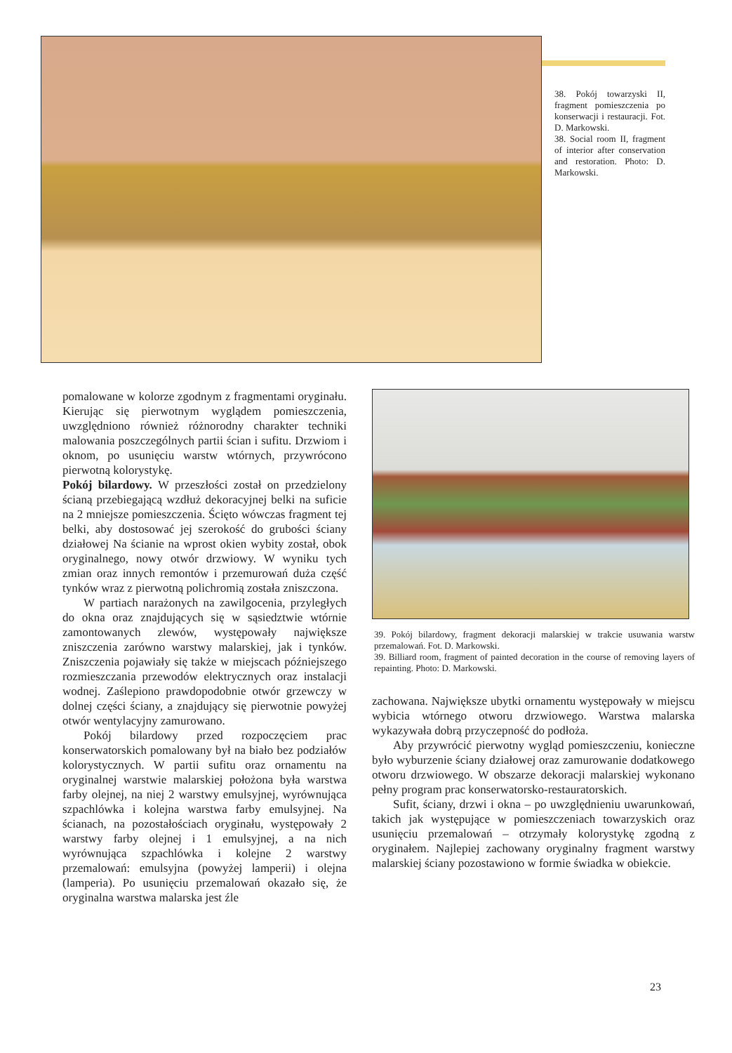38. Pokój towarzyski II, fragment pomieszczenia po konserwacji i restauracji. Fot. D. Markowski.
38. Social room II, fragment of interior after conservation and restoration. Photo: D. Markowski.
pomalowane w kolorze zgodnym z fragmentami oryginału. Kierując się pierwotnym wyglądem pomieszczenia, uwzględniono również różnorodny charakter techniki malowania poszczególnych partii ścian i sufitu. Drzwiom i oknom, po usunięciu warstw wtórnych, przywrócono pierwotną kolorystykę.
Pokój bilardowy. W przeszłości został on przedzielony ścianą przebiegającą wzdłuż dekoracyjnej belki na suficie na 2 mniejsze pomieszczenia. Ścięto wówczas fragment tej belki, aby dostosować jej szerokość do grubości ściany działowej Na ścianie na wprost okien wybity został, obok oryginalnego, nowy otwór drzwiowy. W wyniku tych zmian oraz innych remontów i przemurowań duża część tynków wraz z pierwotną polichromią została zniszczona.
W partiach narażonych na zawilgocenia, przyległych do okna oraz znajdujących się w sąsiedztwie wtórnie zamontowanych zlewów, występowały największe zniszczenia zarówno warstwy malarskiej, jak i tynków. Zniszczenia pojawiały się także w miejscach późniejszego rozmieszczania przewodów elektrycznych oraz instalacji wodnej. Zaślepiono prawdopodobnie otwór grzewczy w dolnej części ściany, a znajdujący się pierwotnie powyżej otwór wentylacyjny zamurowano.
Pokój bilardowy przed rozpoczęciem prac konserwatorskich pomalowany był na biało bez podziałów kolorystycznych. W partii sufitu oraz ornamentu na oryginalnej warstwie malarskiej położona była warstwa farby olejnej, na niej 2 warstwy emulsyjnej, wyrównująca szpachlówka i kolejna warstwa farby emulsyjnej. Na ścianach, na pozostałościach oryginału, występowały 2 warstwy farby olejnej i 1 emulsyjnej, a na nich wyrównująca szpachlówka i kolejne 2 warstwy przemalowań: emulsyjna (powyżej lamperii) i olejna (lamperia). Po usunięciu przemalowań okazało się, że oryginalna warstwa malarska jest źle
39. Pokój bilardowy, fragment dekoracji malarskiej w trakcie usuwania warstw przemalowań. Fot. D. Markowski.
39. Billiard room, fragment of painted decoration in the course of removing layers of repainting. Photo: D. Markowski.
zachowana. Największe ubytki ornamentu występowały w miejscu wybicia wtórnego otworu drzwiowego. Warstwa malarska wykazywała dobrą przyczepność do podłoża.
Aby przywrócić pierwotny wygląd pomieszczeniu, konieczne było wyburzenie ściany działowej oraz zamurowanie dodatkowego otworu drzwiowego. W obszarze dekoracji malarskiej wykonano pełny program prac konserwatorsko-restauratorskich.
Sufit, ściany, drzwi i okna – po uwzględnieniu uwarunkowań, takich jak występujące w pomieszczeniach towarzyskich oraz usunięciu przemalowań – otrzymały kolorystykę zgodną z oryginałem. Najlepiej zachowany oryginalny fragment warstwy malarskiej ściany pozostawiono w formie świadka w obiekcie.
23